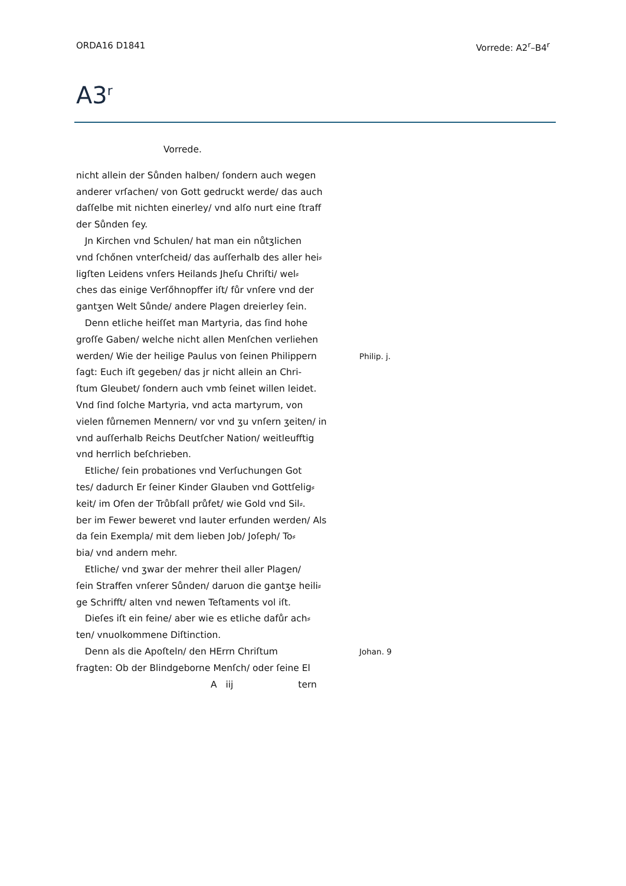ORDA16 D1841 Vorrede: A2<sup>r</sup>–B4<sup>r</sup>
A3<sup>r</sup>
Vorrede.
nicht allein der Sůnden halben/ ſondern auch wegen
anderer vrſachen/ von Gott gedruckt werde/ das auch
daſſelbe mit nichten einerley/ vnd alſo nurt eine ſtraff
der Sůnden ſey.
Jn Kirchen vnd Schulen/ hat man ein nůtʒlichen
vnd ſchőnen vnterſcheid/ das auſſerhalb des aller hei⸗
ligſten Leidens vnſers Heilands Jheſu Chriſti/ wel⸗
ches das einige Verſőhnopffer iſt/ fůr vnſere vnd der
gantʒen Welt Sůnde/ andere Plagen dreierley ſein.
Denn etliche heiſſet man Martyria, das ſind hohe
groſſe Gaben/ welche nicht allen Menſchen verliehen
werden/ Wie der heilige Paulus von ſeinen Philippern Philip. j.
ſagt: Euch iſt gegeben/ das jr nicht allein an Chri-
ſtum Gleubet/ ſondern auch vmb ſeinet willen leidet.
Vnd ſind ſolche Martyria, vnd acta martyrum, von
vielen fůrnemen Mennern/ vor vnd ʒu vnſern ʒeiten/ in
vnd auſſerhalb Reichs Deutſcher Nation/ weitleufftig
vnd herrlich beſchrieben.
Etliche/ ſein probationes vnd Verſuchungen Got
tes/ dadurch Er ſeiner Kinder Glauben vnd Gottſelig⸗
keit/ im Ofen der Trůbſall průfet/ wie Gold vnd Sil⸗.
ber im Fewer beweret vnd lauter erfunden werden/ Als
da ſein Exempla/ mit dem lieben Job/ Joſeph/ To⸗
bia/ vnd andern mehr.
Etliche/ vnd ʒwar der mehrer theil aller Plagen/
ſein Straffen vnſerer Sůnden/ daruon die gantʒe heili⸗
ge Schrifft/ alten vnd newen Teſtaments vol iſt.
Dieſes iſt ein feine/ aber wie es etliche dafůr ach⸗
ten/ vnuolkommene Diſtinction.
Denn als die Apoſteln/ den HErrn Chriſtum Johan. 9
fragten: Ob der Blindgeborne Menſch/ oder ſeine El
A iij tern